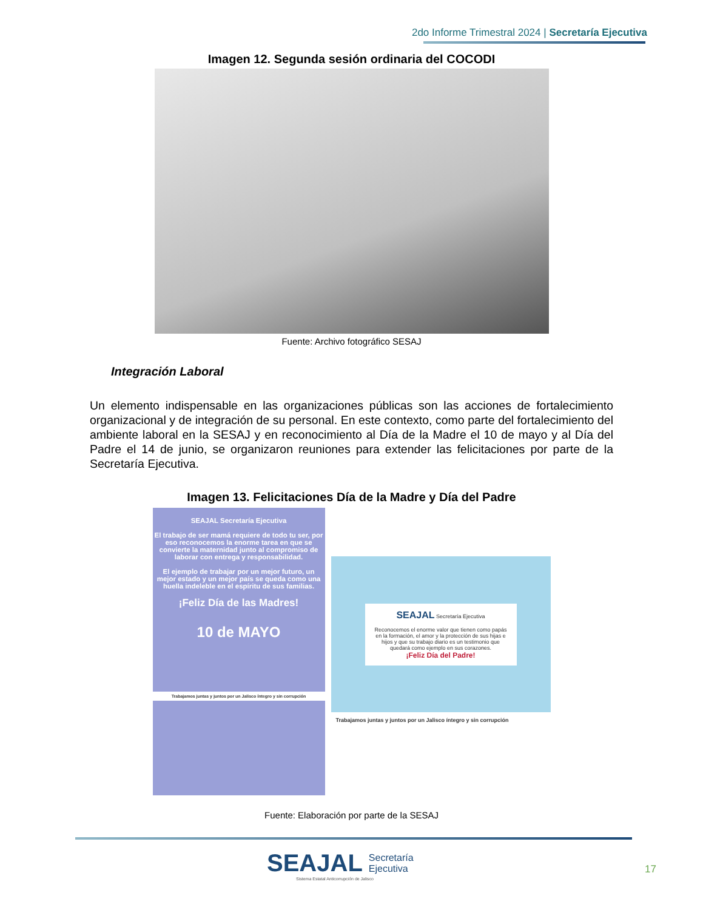2do Informe Trimestral 2024 | Secretaría Ejecutiva
Imagen 12. Segunda sesión ordinaria del COCODI
Fuente: Archivo fotográfico SESAJ
Integración Laboral
Un elemento indispensable en las organizaciones públicas son las acciones de fortalecimiento organizacional y de integración de su personal. En este contexto, como parte del fortalecimiento del ambiente laboral en la SESAJ y en reconocimiento al Día de la Madre el 10 de mayo y al Día del Padre el 14 de junio, se organizaron reuniones para extender las felicitaciones por parte de la Secretaría Ejecutiva.
Imagen 13. Felicitaciones Día de la Madre y Día del Padre
SEAJAL Secretaría Ejecutiva
El trabajo de ser mamá requiere de todo tu ser, por eso reconocemos la enorme tarea en que se convierte la maternidad junto al compromiso de laborar con entrega y responsabilidad.
El ejemplo de trabajar por un mejor futuro, un mejor estado y un mejor país se queda como una huella indeleble en el espíritu de sus familias.
¡Feliz Día de las Madres!
10 de MAYO
Trabajamos juntas y juntos por un Jalisco íntegro y sin corrupción
SEAJAL Secretaría Ejecutiva
Reconocemos el enorme valor que tienen como papás en la formación, el amor y la protección de sus hijas e hijos y que su trabajo diario es un testimonio que quedará como ejemplo en sus corazones.
¡Feliz Día del Padre!
Trabajamos juntas y juntos por un Jalisco íntegro y sin corrupción
Fuente: Elaboración por parte de la SESAJ
SEAJAL Secretaría
Ejecutiva
Sistema Estatal Anticorrupción de Jalisco
17